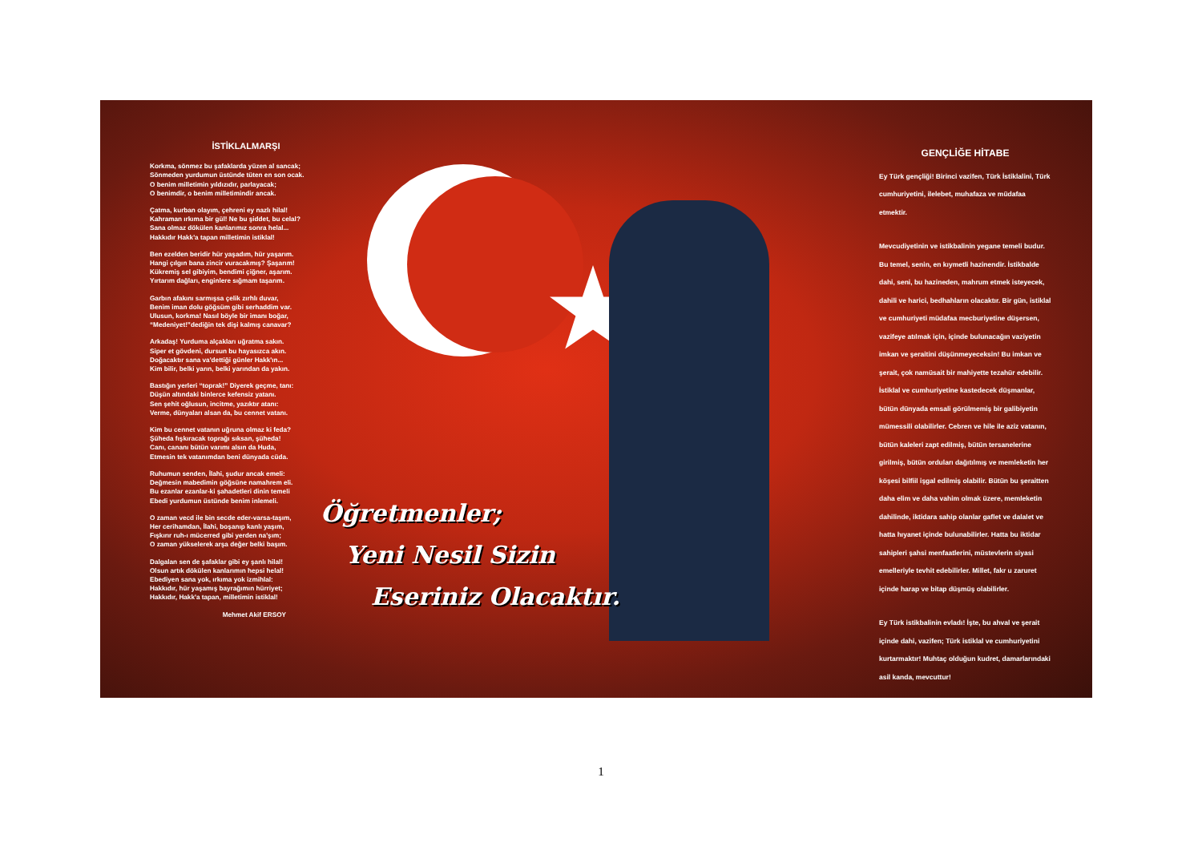İSTİKLALMARŞI
Korkma, sönmez bu şafaklarda yüzen al sancak;
Sönmeden yurdumun üstünde tüten en son ocak.
O benim milletimin yıldızıdır, parlayacak;
O benimdir, o benim milletimindir ancak.
Çatma, kurban olayım, çehreni ey nazlı hilal!
Kahraman ırkıma bir gül! Ne bu şiddet, bu celal?
Sana olmaz dökülen kanlarımız sonra helal...
Hakkıdır Hakk'a tapan milletimin istiklal!
Ben ezelden beridir hür yaşadım, hür yaşarım.
Hangi çılgın bana zincir vuracakmış? Şaşarım!
Kükremiş sel gibiyim, bendimi çiğner, aşarım.
Yırtarım dağları, enginlere sığmam taşarım.
Garbın afakını sarmışsa çelik zırhlı duvar,
Benim iman dolu göğsüm gibi serhaddim var.
Ulusun, korkma! Nasıl böyle bir imanı boğar,
“Medeniyet!”dediğin tek dişi kalmış canavar?
Arkadaş! Yurduma alçakları uğratma sakın.
Siper et gövdeni, dursun bu hayasızca akın.
Doğacaktır sana va'dettiği günler Hakk'ın...
Kim bilir, belki yarın, belki yarından da yakın.
Bastığın yerleri “toprak!” Diyerek geçme, tanı:
Düşün altındaki binlerce kefensiz yatanı.
Sen şehit oğlusun, incitme, yazıktır atanı:
Verme, dünyaları alsan da, bu cennet vatanı.
Kim bu cennet vatanın uğruna olmaz ki feda?
Şüheda fışkıracak toprağı sıksan, şüheda!
Canı, cananı bütün varımı alsın da Huda,
Etmesin tek vatanımdan beni dünyada cüda.
Ruhumun senden, İlahi, şudur ancak emeli:
Değmesin mabedimin göğsüne namahrem eli.
Bu ezanlar ezanlar-ki şahadetleri dinin temeli
Ebedi yurdumun üstünde benim inlemeli.
O zaman vecd ile bin secde eder-varsa-taşım,
Her cerihamdan, İlahi, boşanıp kanlı yaşım,
Fışkırır ruh-ı mücerred gibi yerden na'şım;
O zaman yükselerek arşa değer belki başım.
Dalgalan sen de şafaklar gibi ey şanlı hilal!
Olsun artık dökülen kanlarımın hepsi helal!
Ebediyen sana yok, ırkıma yok izmihlal:
Hakkıdır, hür yaşamış bayrağımın hürriyet;
Hakkıdır, Hakk'a tapan, milletimin istiklal!
Mehmet Akif ERSOY
Öğretmenler;
Yeni Nesil Sizin
Eseriniz Olacaktır.
GENÇLİĞE HİTABE
Ey Türk gençliği! Birinci vazifen, Türk İstiklalini, Türk cumhuriyetini, ilelebet, muhafaza ve müdafaa etmektir.
Mevcudiyetinin ve istikbalinin yegane temeli budur. Bu temel, senin, en kıymetli hazinendir. İstikbalde dahi, seni, bu hazineden, mahrum etmek isteyecek, dahili ve harici, bedhahların olacaktır. Bir gün, istiklal ve cumhuriyeti müdafaa mecburiyetine düşersen, vazifeye atılmak için, içinde bulunacağın vaziyetin imkan ve şeraitini düşünmeyeceksin! Bu imkan ve şerait, çok namüsait bir mahiyette tezahür edebilir. İstiklal ve cumhuriyetine kastedecek düşmanlar, bütün dünyada emsali görülmemiş bir galibiyetin mümessili olabilirler. Cebren ve hile ile aziz vatanın, bütün kaleleri zapt edilmiş, bütün tersanelerine girilmiş, bütün orduları dağıtılmış ve memleketin her köşesi bilfiil işgal edilmiş olabilir. Bütün bu şeraitten daha elim ve daha vahim olmak üzere, memleketin dahilinde, iktidara sahip olanlar gaflet ve dalalet ve hatta hıyanet içinde bulunabilirler. Hatta bu iktidar sahipleri şahsi menfaatlerini, müstevlerin siyasi emelleriyle tevhit edebilirler. Millet, fakr u zaruret içinde harap ve bitap düşmüş olabilirler.
Ey Türk istikbalinin evladı! İşte, bu ahval ve şerait içinde dahi, vazifen; Türk istiklal ve cumhuriyetini kurtarmaktır! Muhtaç olduğun kudret, damarlarındaki asil kanda, mevcuttur!
1